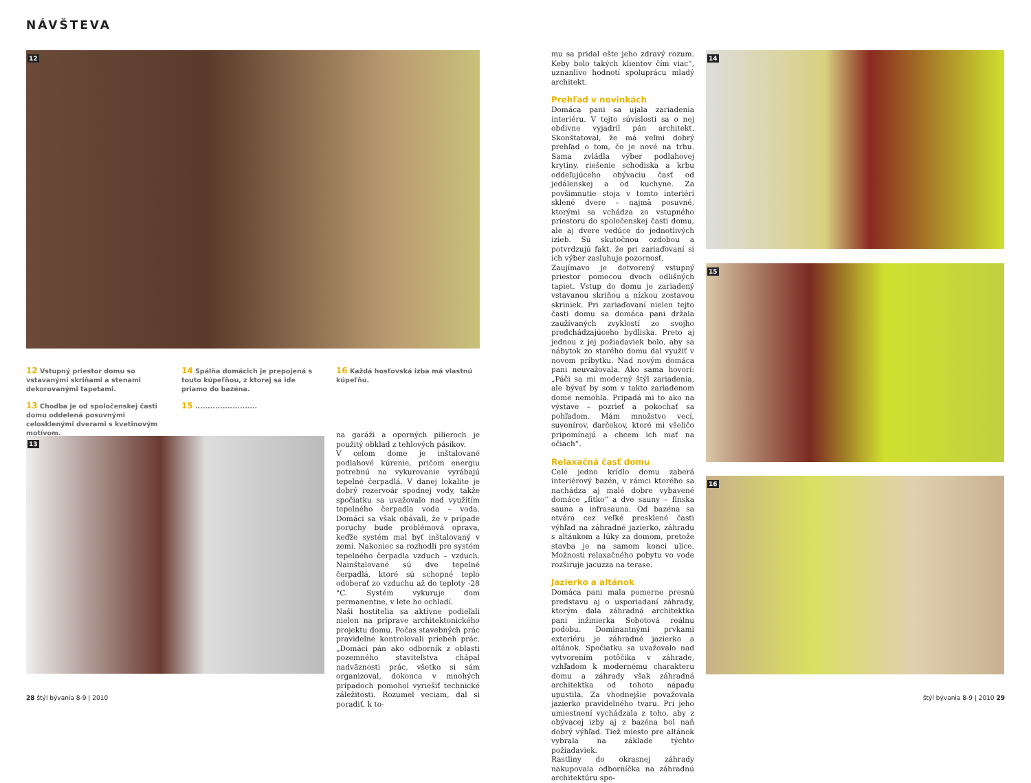NÁVŠTEVA
12
12 Vstupný priestor domu so vstavanými skriňami a stenami dekorovanými tapetami.
13 Chodba je od spoločenskej časti domu oddelená posuvnými celosklenými dverami s kvetinovým motívom.
14 Spálňa domácich je prepojená s touto kúpeľňou, z ktorej sa ide priamo do bazéna.
15 .........................
16 Každá hosťovská izba má vlastnú kúpeľňu.
13
na garáži a oporných pilieroch je použitý obklad z tehlových pásikov.
V celom dome je inštalované podlahové kúrenie, pričom energiu potrebnú na vykurovanie vyrábajú tepelné čerpadlá. V danej lokalite je dobrý rezervoár spodnej vody, takže spočiatku sa uvažovalo nad využitím tepelného čerpadla voda – voda. Domáci sa však obávali, že v prípade poruchy bude problémová oprava, keďže systém mal byť inštalovaný v zemi. Nakoniec sa rozhodli pre systém tepelného čerpadla vzduch – vzduch. Nainštalované sú dve tepelné čerpadlá, ktoré sú schopné teplo odoberať zo vzduchu až do teploty -28 °C. Systém vykuruje dom permanentne, v lete ho ochladí.
Naši hostitelia sa aktívne podieľali nielen na príprave architektonického projektu domu. Počas stavebných prác pravidelne kontrolovali priebeh prác. „Domáci pán ako odborník z oblasti pozemného staviteľstva chápal nadväznosti prác, všetko si sám organizoval, dokonca v mnohých prípadoch pomohol vyriešiť technické záležitosti. Rozumel veciam, dal si poradiť, k to-
28 štýl bývania 8-9 | 2010
mu sa pridal ešte jeho zdravý rozum. Keby bolo takých klientov čím viac“, uznanlivo hodnotí spoluprácu mladý architekt.
Prehľad v novinkách
Domáca pani sa ujala zariadenia interiéru. V tejto súvislosti sa o nej obdivne vyjadril pán architekt. Skonštatoval, že má veľmi dobrý prehľad o tom, čo je nové na trhu. Sama zvládla výber podlahovej krytiny, riešenie schodiska a krbu oddeľujúceho obývaciu časť od jedálenskej a od kuchyne. Za povšimnutie stoja v tomto interiéri sklené dvere – najmä posuvné, ktorými sa vchádza zo vstupného priestoru do spoločenskej časti domu, ale aj dvere vedúce do jednotlivých izieb. Sú skutočnou ozdobou a potvrdzujú fakt, že pri zariaďovaní si ich výber zasluhuje pozornosť.
Zaujímavo je dotvorený vstupný priestor pomocou dvoch odlišných tapiet. Vstup do domu je zariadený vstavanou skriňou a nízkou zostavou skriniek. Pri zariaďovaní nielen tejto časti domu sa domáca pani držala zaužívaných zvyklostí zo svojho predchádzajúceho bydliska. Preto aj jednou z jej požiadaviek bolo, aby sa nábytok zo starého domu dal využiť v novom príbytku. Nad novým domáca pani neuvažovala. Ako sama hovorí: „Páči sa mi moderný štýl zariadenia, ale bývať by som v takto zariadenom dome nemohla. Pripadá mi to ako na výstave – pozrieť a pokochať sa pohľadom. Mám množstvo vecí, suvenírov, darčekov, ktoré mi všeličo pripomínajú a chcem ich mať na očiach“.
Relaxačná časť domu
Celé jedno krídlo domu zaberá interiérový bazén, v rámci ktorého sa nachádza aj malé dobre vybavené domáce „fitko“ a dve sauny – fínska sauna a infrasauna. Od bazéna sa otvára cez veľké presklené časti výhľad na záhradné jazierko, záhradu s altánkom a lúky za domom, pretože stavba je na samom konci ulice. Možnosti relaxačného pobytu vo vode rozširuje jacuzza na terase.
Jazierko a altánok
Domáca pani mala pomerne presnú predstavu aj o usporiadaní záhrady, ktorým dala záhradná architektka pani inžinierka Sobotová reálnu podobu. Dominantnými prvkami exteriéru je záhradné jazierko a altánok. Spočiatku sa uvažovalo nad vytvorením potôčika v záhrade, vzhľadom k modernému charakteru domu a záhrady však záhradná architektka od tohoto nápadu upustila. Za vhodnejšie považovala jazierko pravidelného tvaru. Pri jeho umiestnení vychádzala z toho, aby z obývacej izby aj z bazéna bol naň dobrý výhľad. Tiež miesto pre altánok vybrala na základe týchto požiadaviek.
Rastliny do okrasnej záhrady nakupovala odborníčka na záhradnú architektúru spo-
14
15
16
štýl bývania 8-9 | 2010 29